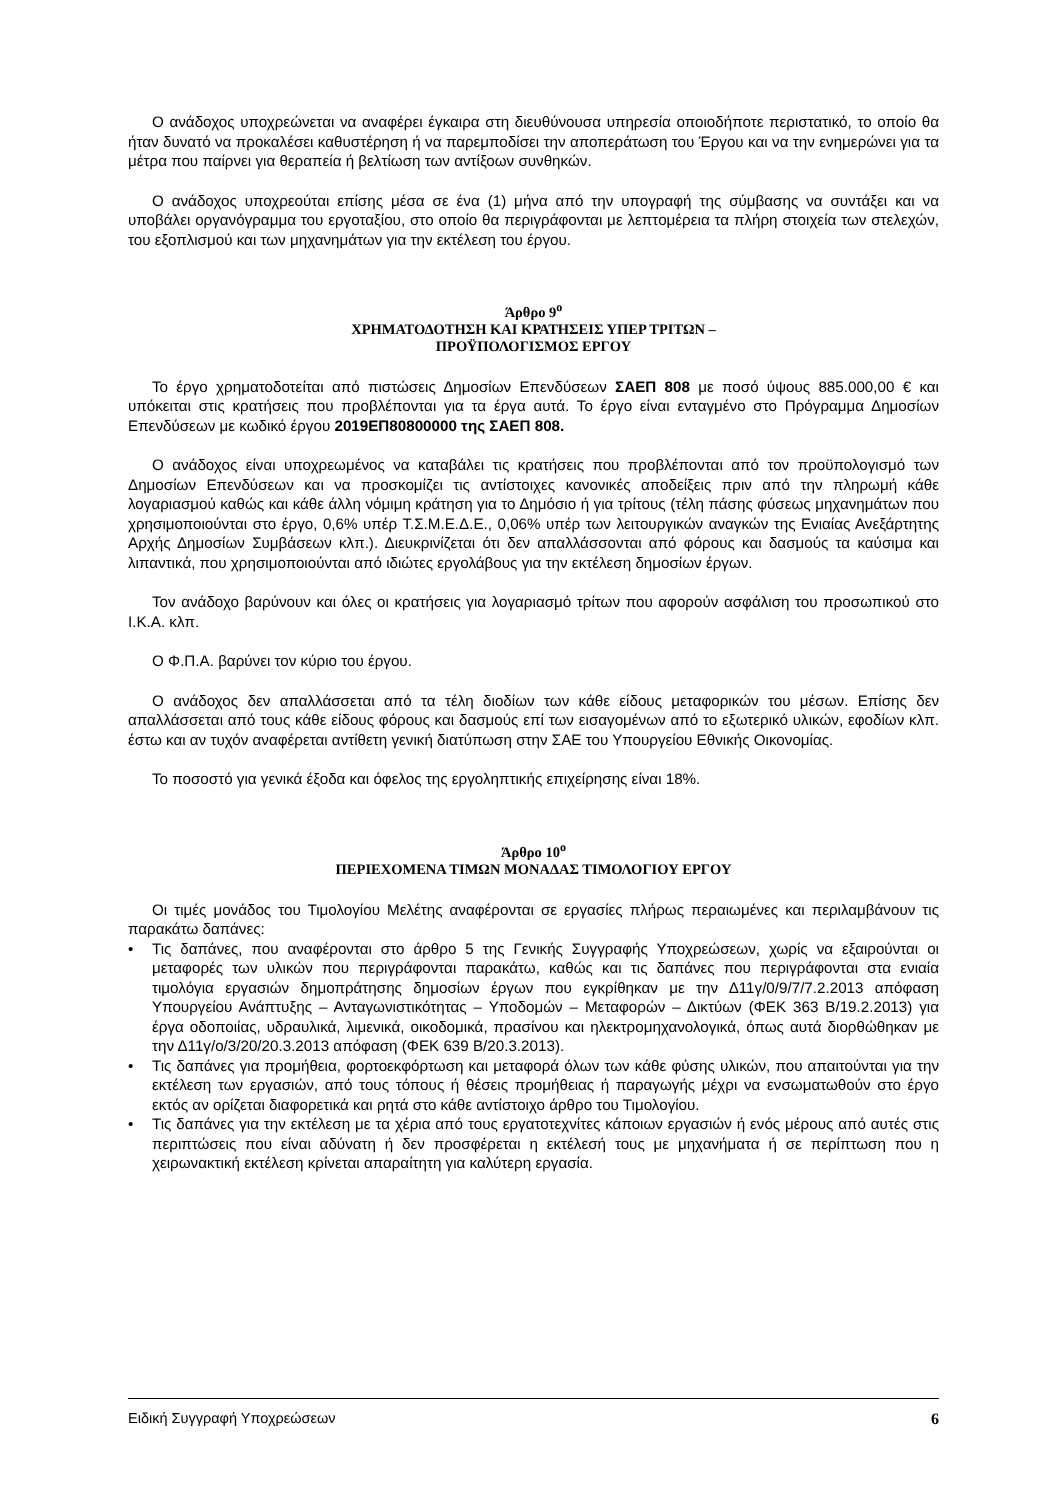Ο ανάδοχος υποχρεώνεται να αναφέρει έγκαιρα στη διευθύνουσα υπηρεσία οποιοδήποτε περιστατικό, το οποίο θα ήταν δυνατό να προκαλέσει καθυστέρηση ή να παρεμποδίσει την αποπεράτωση του Έργου και να την ενημερώνει για τα μέτρα που παίρνει για θεραπεία ή βελτίωση των αντίξοων συνθηκών.
Ο ανάδοχος υποχρεούται επίσης μέσα σε ένα (1) μήνα από την υπογραφή της σύμβασης να συντάξει και να υποβάλει οργανόγραμμα του εργοταξίου, στο οποίο θα περιγράφονται με λεπτομέρεια τα πλήρη στοιχεία των στελεχών, του εξοπλισμού και των μηχανημάτων για την εκτέλεση του έργου.
Άρθρο 9<sup>ο</sup>
ΧΡΗΜΑΤΟΔΟΤΗΣΗ ΚΑΙ ΚΡΑΤΗΣΕΙΣ ΥΠΕΡ ΤΡΙΤΩΝ –
ΠΡΟΫΠΟΛΟΓΙΣΜΟΣ ΕΡΓΟΥ
Το έργο χρηματοδοτείται από πιστώσεις Δημοσίων Επενδύσεων ΣΑΕΠ 808 με ποσό ύψους 885.000,00 € και υπόκειται στις κρατήσεις που προβλέπονται για τα έργα αυτά. Το έργο είναι ενταγμένο στο Πρόγραμμα Δημοσίων Επενδύσεων με κωδικό έργου 2019ΕΠ80800000 της ΣΑΕΠ 808.
Ο ανάδοχος είναι υποχρεωμένος να καταβάλει τις κρατήσεις που προβλέπονται από τον προϋπολογισμό των Δημοσίων Επενδύσεων και να προσκομίζει τις αντίστοιχες κανονικές αποδείξεις πριν από την πληρωμή κάθε λογαριασμού καθώς και κάθε άλλη νόμιμη κράτηση για το Δημόσιο ή για τρίτους (τέλη πάσης φύσεως μηχανημάτων που χρησιμοποιούνται στο έργο, 0,6% υπέρ Τ.Σ.Μ.Ε.Δ.Ε., 0,06% υπέρ των λειτουργικών αναγκών της Ενιαίας Ανεξάρτητης Αρχής Δημοσίων Συμβάσεων κλπ.). Διευκρινίζεται ότι δεν απαλλάσσονται από φόρους και δασμούς τα καύσιμα και λιπαντικά, που χρησιμοποιούνται από ιδιώτες εργολάβους για την εκτέλεση δημοσίων έργων.
Τον ανάδοχο βαρύνουν και όλες οι κρατήσεις για λογαριασμό τρίτων που αφορούν ασφάλιση του προσωπικού στο Ι.Κ.Α. κλπ.
Ο Φ.Π.Α. βαρύνει τον κύριο του έργου.
Ο ανάδοχος δεν απαλλάσσεται από τα τέλη διοδίων των κάθε είδους μεταφορικών του μέσων. Επίσης δεν απαλλάσσεται από τους κάθε είδους φόρους και δασμούς επί των εισαγομένων από το εξωτερικό υλικών, εφοδίων κλπ. έστω και αν τυχόν αναφέρεται αντίθετη γενική διατύπωση στην ΣΑΕ του Υπουργείου Εθνικής Οικονομίας.
Το ποσοστό για γενικά έξοδα και όφελος της εργοληπτικής επιχείρησης είναι 18%.
Άρθρο 10<sup>ο</sup>
ΠΕΡΙΕΧΟΜΕΝΑ ΤΙΜΩΝ ΜΟΝΑΔΑΣ ΤΙΜΟΛΟΓΙΟΥ ΕΡΓΟΥ
Οι τιμές μονάδος του Τιμολογίου Μελέτης αναφέρονται σε εργασίες πλήρως περαιωμένες και περιλαμβάνουν τις παρακάτω δαπάνες:
• Τις δαπάνες, που αναφέρονται στο άρθρο 5 της Γενικής Συγγραφής Υποχρεώσεων, χωρίς να εξαιρούνται οι μεταφορές των υλικών που περιγράφονται παρακάτω, καθώς και τις δαπάνες που περιγράφονται στα ενιαία τιμολόγια εργασιών δημοπράτησης δημοσίων έργων που εγκρίθηκαν με την Δ11γ/0/9/7/7.2.2013 απόφαση Υπουργείου Ανάπτυξης – Ανταγωνιστικότητας – Υποδομών – Μεταφορών – Δικτύων (ΦΕΚ 363 Β/19.2.2013) για έργα οδοποιίας, υδραυλικά, λιμενικά, οικοδομικά, πρασίνου και ηλεκτρομηχανολογικά, όπως αυτά διορθώθηκαν με την Δ11γ/ο/3/20/20.3.2013 απόφαση (ΦΕΚ 639 Β/20.3.2013).
• Τις δαπάνες για προμήθεια, φορτοεκφόρτωση και μεταφορά όλων των κάθε φύσης υλικών, που απαιτούνται για την εκτέλεση των εργασιών, από τους τόπους ή θέσεις προμήθειας ή παραγωγής μέχρι να ενσωματωθούν στο έργο εκτός αν ορίζεται διαφορετικά και ρητά στο κάθε αντίστοιχο άρθρο του Τιμολογίου.
• Τις δαπάνες για την εκτέλεση με τα χέρια από τους εργατοτεχνίτες κάποιων εργασιών ή ενός μέρους από αυτές στις περιπτώσεις που είναι αδύνατη ή δεν προσφέρεται η εκτέλεσή τους με μηχανήματα ή σε περίπτωση που η χειρωνακτική εκτέλεση κρίνεται απαραίτητη για καλύτερη εργασία.
Ειδική Συγγραφή Υποχρεώσεων 6